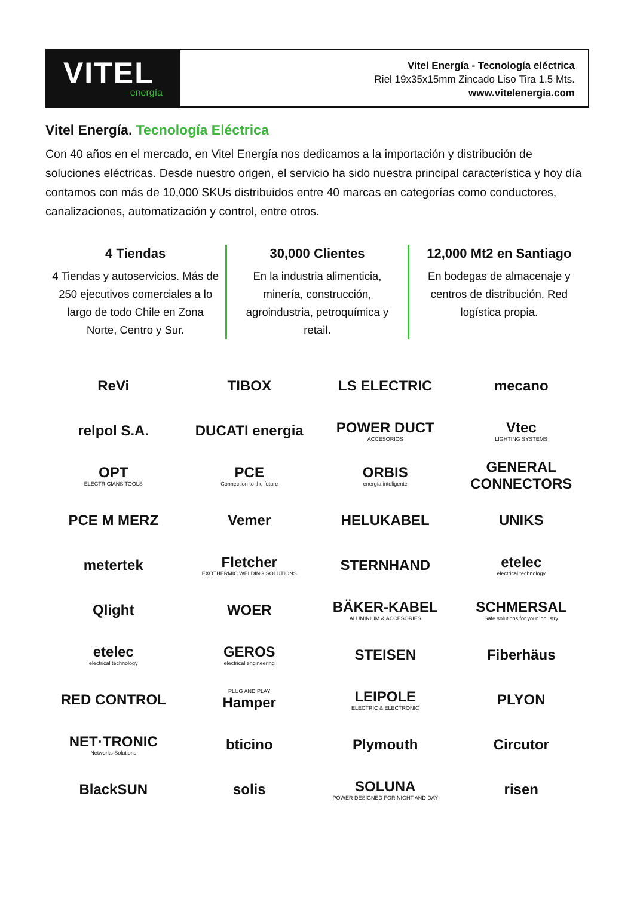VITEL
energía
Vitel Energía - Tecnología eléctrica
Riel 19x35x15mm Zincado Liso Tira 1.5 Mts.
www.vitelenergia.com
Vitel Energía. Tecnología Eléctrica
Con 40 años en el mercado, en Vitel Energía nos dedicamos a la importación y distribución de soluciones eléctricas. Desde nuestro origen, el servicio ha sido nuestra principal característica y hoy día contamos con más de 10,000 SKUs distribuidos entre 40 marcas en categorías como conductores, canalizaciones, automatización y control, entre otros.
4 Tiendas
4 Tiendas y autoservicios. Más de 250 ejecutivos comerciales a lo largo de todo Chile en Zona Norte, Centro y Sur.
30,000 Clientes
En la industria alimenticia, minería, construcción, agroindustria, petroquímica y retail.
12,000 Mt2 en Santiago
En bodegas de almacenaje y centros de distribución. Red logística propia.
ReVi
TIBOX
LS ELECTRIC
mecano
relpol S.A.
DUCATI energia
POWER DUCT
ACCESORIOS
Vtec
LIGHTING SYSTEMS
OPT
ELECTRICIANS TOOLS
PCE
Connection to the future
ORBIS
energía inteligente
GENERAL CONNECTORS
PCE M MERZ
Vemer
HELUKABEL
UNIKS
metertek
Fletcher
EXOTHERMIC WELDING SOLUTIONS
STERNHAND
etelec
electrical technology
Qlight
WOER
BÄKER-KABEL
ALUMINIUM & ACCESORIES
SCHMERSAL
Safe solutions for your industry
etelec
electrical technology
GEROS
electrical engineering
STEISEN
Fiberhäus
RED CONTROL
PLUG AND PLAY
Hamper
LEIPOLE
ELECTRIC & ELECTRONIC
PLYON
NET·TRONIC
Networks Solutions
bticino
Plymouth
Circutor
BlackSUN
solis
SOLUNA
POWER DESIGNED FOR NIGHT AND DAY
risen